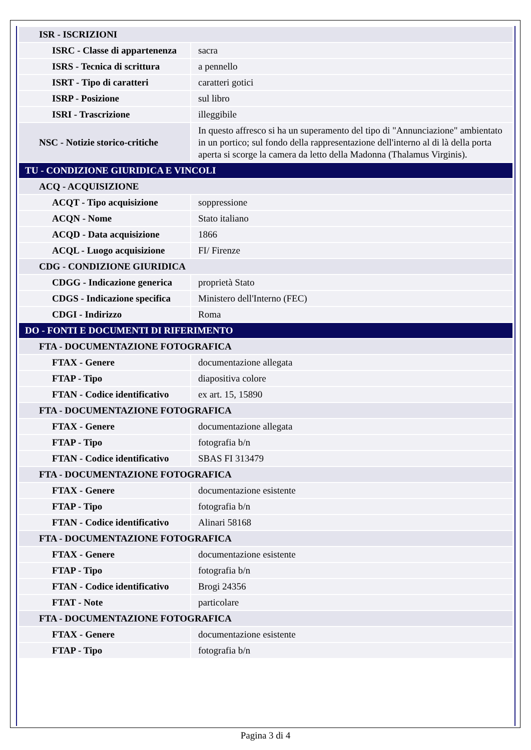| ISR - ISCRIZIONI | |
| ISRC - Classe di appartenenza | sacra |
| ISRS - Tecnica di scrittura | a pennello |
| ISRT - Tipo di caratteri | caratteri gotici |
| ISRP - Posizione | sul libro |
| ISRI - Trascrizione | illeggibile |
| NSC - Notizie storico-critiche | In questo affresco si ha un superamento del tipo di "Annunciazione" ambientato in un portico; sul fondo della rappresentazione dell'interno al di là della porta aperta si scorge la camera da letto della Madonna (Thalamus Virginis). |
| TU - CONDIZIONE GIURIDICA E VINCOLI | |
| ACQ - ACQUISIZIONE | |
| ACQT - Tipo acquisizione | soppressione |
| ACQN - Nome | Stato italiano |
| ACQD - Data acquisizione | 1866 |
| ACQL - Luogo acquisizione | FI/ Firenze |
| CDG - CONDIZIONE GIURIDICA | |
| CDGG - Indicazione generica | proprietà Stato |
| CDGS - Indicazione specifica | Ministero dell'Interno (FEC) |
| CDGI - Indirizzo | Roma |
| DO - FONTI E DOCUMENTI DI RIFERIMENTO | |
| FTA - DOCUMENTAZIONE FOTOGRAFICA | |
| FTAX - Genere | documentazione allegata |
| FTAP - Tipo | diapositiva colore |
| FTAN - Codice identificativo | ex art. 15, 15890 |
| FTA - DOCUMENTAZIONE FOTOGRAFICA | |
| FTAX - Genere | documentazione allegata |
| FTAP - Tipo | fotografia b/n |
| FTAN - Codice identificativo | SBAS FI 313479 |
| FTA - DOCUMENTAZIONE FOTOGRAFICA | |
| FTAX - Genere | documentazione esistente |
| FTAP - Tipo | fotografia b/n |
| FTAN - Codice identificativo | Alinari 58168 |
| FTA - DOCUMENTAZIONE FOTOGRAFICA | |
| FTAX - Genere | documentazione esistente |
| FTAP - Tipo | fotografia b/n |
| FTAN - Codice identificativo | Brogi 24356 |
| FTAT - Note | particolare |
| FTA - DOCUMENTAZIONE FOTOGRAFICA | |
| FTAX - Genere | documentazione esistente |
| FTAP - Tipo | fotografia b/n |
Pagina 3 di 4